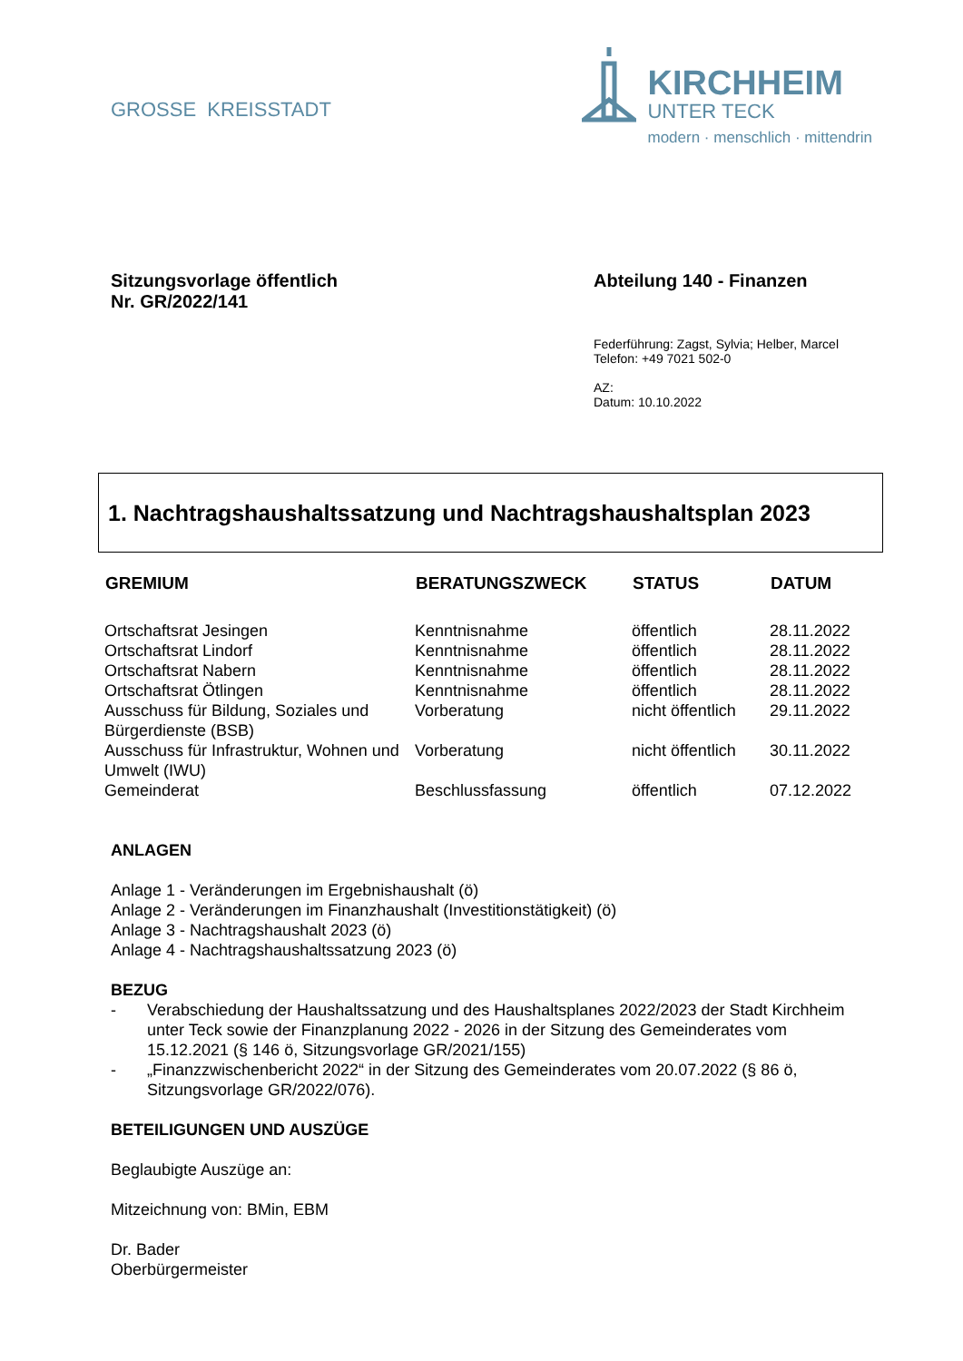GROSSE KREISSTADT
KIRCHHEIM
UNTER TECK
modern · menschlich · mittendrin
Sitzungsvorlage öffentlich
Nr. GR/2022/141
Abteilung 140 - Finanzen
Federführung: Zagst, Sylvia; Helber, Marcel
Telefon: +49 7021 502-0
AZ:
Datum: 10.10.2022
1. Nachtragshaushaltssatzung und Nachtragshaushaltsplan 2023
| GREMIUM | BERATUNGSZWECK | STATUS | DATUM |
| --- | --- | --- | --- |
| Ortschaftsrat Jesingen | Kenntnisnahme | öffentlich | 28.11.2022 |
| Ortschaftsrat Lindorf | Kenntnisnahme | öffentlich | 28.11.2022 |
| Ortschaftsrat Nabern | Kenntnisnahme | öffentlich | 28.11.2022 |
| Ortschaftsrat Ötlingen | Kenntnisnahme | öffentlich | 28.11.2022 |
| Ausschuss für Bildung, Soziales und Bürgerdienste (BSB) | Vorberatung | nicht öffentlich | 29.11.2022 |
| Ausschuss für Infrastruktur, Wohnen und Umwelt (IWU) | Vorberatung | nicht öffentlich | 30.11.2022 |
| Gemeinderat | Beschlussfassung | öffentlich | 07.12.2022 |
ANLAGEN
Anlage 1 - Veränderungen im Ergebnishaushalt (ö)
Anlage 2 - Veränderungen im Finanzhaushalt (Investitionstätigkeit) (ö)
Anlage 3 - Nachtragshaushalt 2023 (ö)
Anlage 4 - Nachtragshaushaltssatzung 2023 (ö)
BEZUG
- Verabschiedung der Haushaltssatzung und des Haushaltsplanes 2022/2023 der Stadt Kirchheim unter Teck sowie der Finanzplanung 2022 - 2026 in der Sitzung des Gemeinderates vom 15.12.2021 (§ 146 ö, Sitzungsvorlage GR/2021/155)
- „Finanzzwischenbericht 2022“ in der Sitzung des Gemeinderates vom 20.07.2022 (§ 86 ö, Sitzungsvorlage GR/2022/076).
BETEILIGUNGEN UND AUSZÜGE
Beglaubigte Auszüge an:
Mitzeichnung von: BMin, EBM
Dr. Bader
Oberbürgermeister